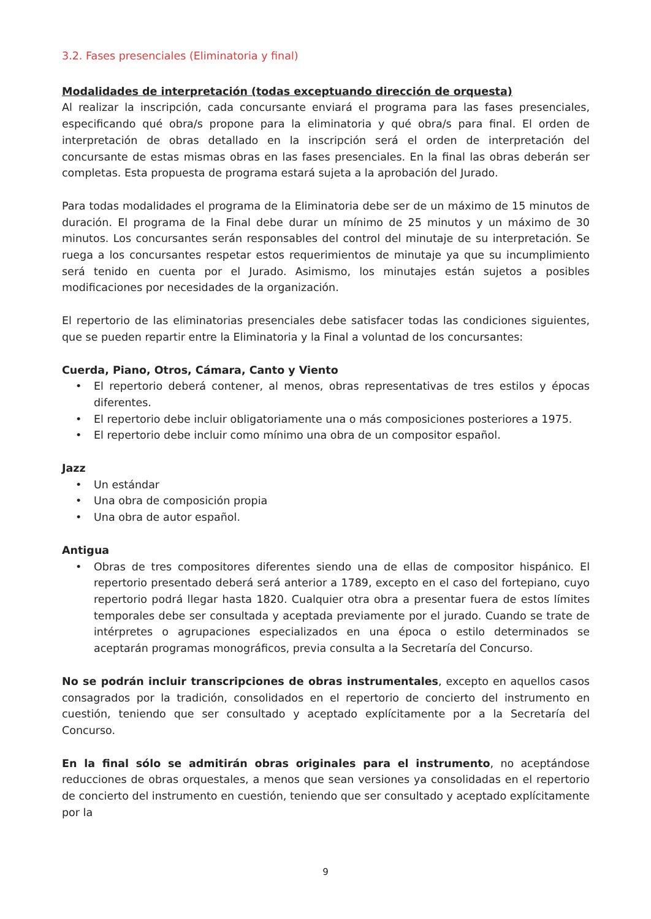3.2. Fases presenciales (Eliminatoria y final)
Modalidades de interpretación (todas exceptuando dirección de orquesta)
Al realizar la inscripción, cada concursante enviará el programa para las fases presenciales, especificando qué obra/s propone para la eliminatoria y qué obra/s para final. El orden de interpretación de obras detallado en la inscripción será el orden de interpretación del concursante de estas mismas obras en las fases presenciales. En la final las obras deberán ser completas. Esta propuesta de programa estará sujeta a la aprobación del Jurado.
Para todas modalidades el programa de la Eliminatoria debe ser de un máximo de 15 minutos de duración. El programa de la Final debe durar un mínimo de 25 minutos y un máximo de 30 minutos. Los concursantes serán responsables del control del minutaje de su interpretación. Se ruega a los concursantes respetar estos requerimientos de minutaje ya que su incumplimiento será tenido en cuenta por el Jurado. Asimismo, los minutajes están sujetos a posibles modificaciones por necesidades de la organización.
El repertorio de las eliminatorias presenciales debe satisfacer todas las condiciones siguientes, que se pueden repartir entre la Eliminatoria y la Final a voluntad de los concursantes:
Cuerda, Piano, Otros, Cámara, Canto y Viento
• El repertorio deberá contener, al menos, obras representativas de tres estilos y épocas diferentes.
• El repertorio debe incluir obligatoriamente una o más composiciones posteriores a 1975.
• El repertorio debe incluir como mínimo una obra de un compositor español.
Jazz
• Un estándar
• Una obra de composición propia
• Una obra de autor español.
Antigua
• Obras de tres compositores diferentes siendo una de ellas de compositor hispánico. El repertorio presentado deberá será anterior a 1789, excepto en el caso del fortepiano, cuyo repertorio podrá llegar hasta 1820. Cualquier otra obra a presentar fuera de estos límites temporales debe ser consultada y aceptada previamente por el jurado. Cuando se trate de intérpretes o agrupaciones especializados en una época o estilo determinados se aceptarán programas monográficos, previa consulta a la Secretaría del Concurso.
No se podrán incluir transcripciones de obras instrumentales, excepto en aquellos casos consagrados por la tradición, consolidados en el repertorio de concierto del instrumento en cuestión, teniendo que ser consultado y aceptado explícitamente por a la Secretaría del Concurso.
En la final sólo se admitirán obras originales para el instrumento, no aceptándose reducciones de obras orquestales, a menos que sean versiones ya consolidadas en el repertorio de concierto del instrumento en cuestión, teniendo que ser consultado y aceptado explícitamente por la
9